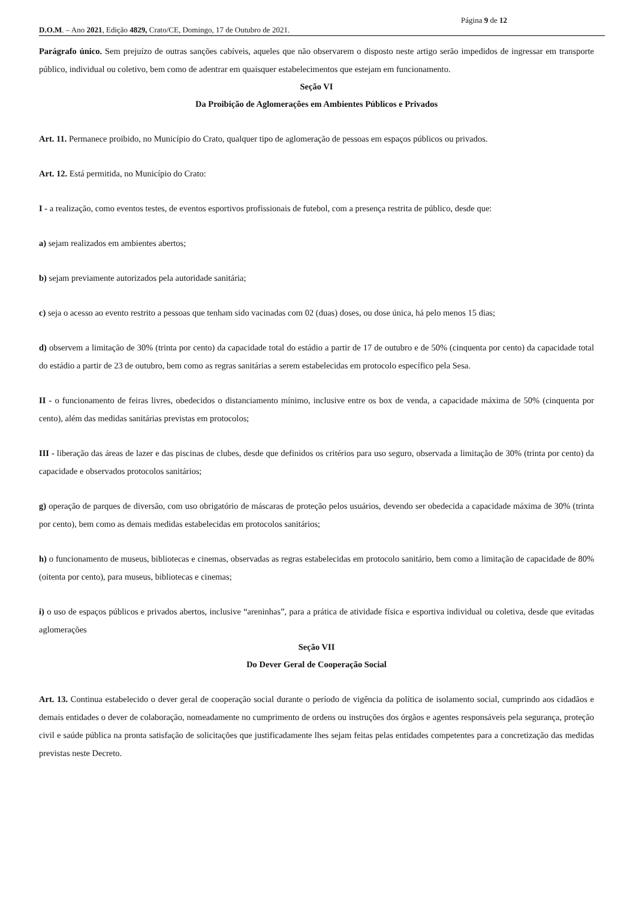Página 9 de 12
D.O.M. – Ano 2021, Edição 4829, Crato/CE, Domingo, 17 de Outubro de 2021.
Parágrafo único. Sem prejuízo de outras sanções cabíveis, aqueles que não observarem o disposto neste artigo serão impedidos de ingressar em transporte público, individual ou coletivo, bem como de adentrar em quaisquer estabelecimentos que estejam em funcionamento.
Seção VI
Da Proibição de Aglomerações em Ambientes Públicos e Privados
Art. 11. Permanece proibido, no Município do Crato, qualquer tipo de aglomeração de pessoas em espaços públicos ou privados.
Art. 12. Está permitida, no Município do Crato:
I - a realização, como eventos testes, de eventos esportivos profissionais de futebol, com a presença restrita de público, desde que:
a) sejam realizados em ambientes abertos;
b) sejam previamente autorizados pela autoridade sanitária;
c) seja o acesso ao evento restrito a pessoas que tenham sido vacinadas com 02 (duas) doses, ou dose única, há pelo menos 15 dias;
d) observem a limitação de 30% (trinta por cento) da capacidade total do estádio a partir de 17 de outubro e de 50% (cinquenta por cento) da capacidade total do estádio a partir de 23 de outubro, bem como as regras sanitárias a serem estabelecidas em protocolo específico pela Sesa.
II - o funcionamento de feiras livres, obedecidos o distanciamento mínimo, inclusive entre os box de venda, a capacidade máxima de 50% (cinquenta por cento), além das medidas sanitárias previstas em protocolos;
III - liberação das áreas de lazer e das piscinas de clubes, desde que definidos os critérios para uso seguro, observada a limitação de 30% (trinta por cento) da capacidade e observados protocolos sanitários;
g) operação de parques de diversão, com uso obrigatório de máscaras de proteção pelos usuários, devendo ser obedecida a capacidade máxima de 30% (trinta por cento), bem como as demais medidas estabelecidas em protocolos sanitários;
h) o funcionamento de museus, bibliotecas e cinemas, observadas as regras estabelecidas em protocolo sanitário, bem como a limitação de capacidade de 80% (oitenta por cento), para museus, bibliotecas e cinemas;
i) o uso de espaços públicos e privados abertos, inclusive “areninhas”, para a prática de atividade física e esportiva individual ou coletiva, desde que evitadas aglomerações
Seção VII
Do Dever Geral de Cooperação Social
Art. 13. Continua estabelecido o dever geral de cooperação social durante o período de vigência da política de isolamento social, cumprindo aos cidadãos e demais entidades o dever de colaboração, nomeadamente no cumprimento de ordens ou instruções dos órgãos e agentes responsáveis pela segurança, proteção civil e saúde pública na pronta satisfação de solicitações que justificadamente lhes sejam feitas pelas entidades competentes para a concretização das medidas previstas neste Decreto.